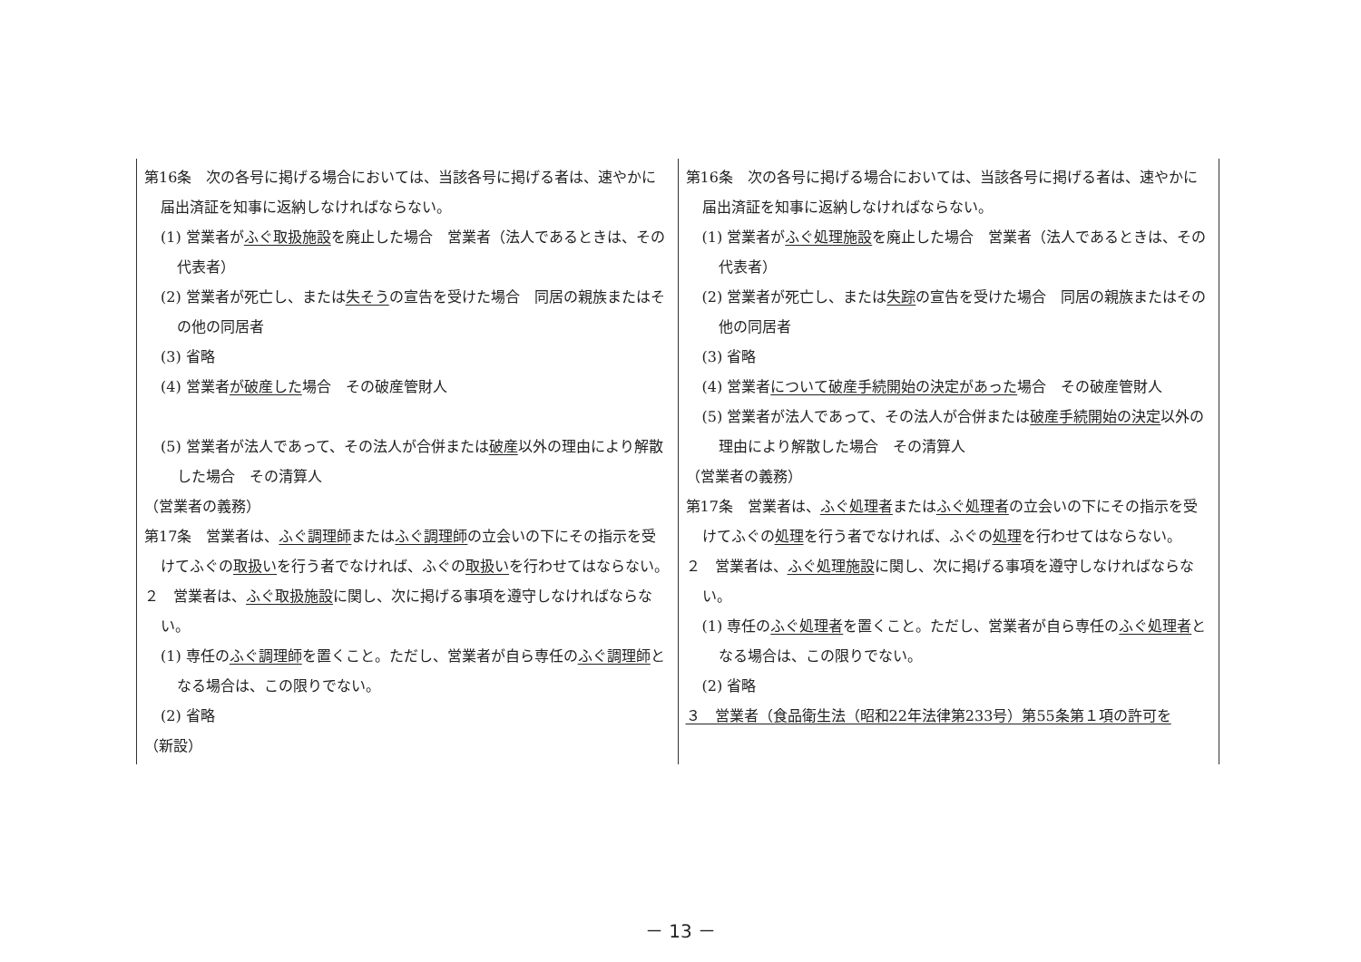| 第16条 次の各号に掲げる場合においては、当該各号に掲げる者は、速やかに届出済証を知事に返納しなければならない。 (1) 営業者が ふぐ取扱施設 を廃止した場合 営業者（法人であるときは、その代表者） (2) 営業者が死亡し、または 失そう の宣告を受けた場合 同居の親族またはその他の同居者 (3) 省略 (4) 営業者 が破産した 場合 その破産管財人 (5) 営業者が法人であって、その法人が合併または 破産 以外の理由により解散した場合 その清算人 （営業者の義務） 第17条 営業者は、 ふぐ調理師 または ふぐ調理師 の立会いの下にその指示を受けてふぐの 取扱い を行う者でなければ、ふぐの 取扱い を行わせてはならない。 ２ 営業者は、 ふぐ取扱施設 に関し、次に掲げる事項を遵守しなければならない。 (1) 専任の ふぐ調理師 を置くこと。ただし、営業者が自ら専任の ふぐ調理師 となる場合は、この限りでない。 (2) 省略 （新設） | 第16条 次の各号に掲げる場合においては、当該各号に掲げる者は、速やかに届出済証を知事に返納しなければならない。 (1) 営業者が ふぐ処理施設 を廃止した場合 営業者（法人であるときは、その代表者） (2) 営業者が死亡し、または 失踪 の宣告を受けた場合 同居の親族またはその他の同居者 (3) 省略 (4) 営業者 について破産手続開始の決定があった 場合 その破産管財人 (5) 営業者が法人であって、その法人が合併または 破産手続開始の決定 以外の理由により解散した場合 その清算人 （営業者の義務） 第17条 営業者は、 ふぐ処理者 または ふぐ処理者 の立会いの下にその指示を受けてふぐの 処理 を行う者でなければ、ふぐの 処理 を行わせてはならない。 ２ 営業者は、 ふぐ処理施設 に関し、次に掲げる事項を遵守しなければならない。 (1) 専任の ふぐ処理者 を置くこと。ただし、営業者が自ら専任の ふぐ処理者 となる場合は、この限りでない。 (2) 省略 ３ 営業者（食品衛生法（昭和22年法律第233号）第55条第１項の許可を |
－ 13 －